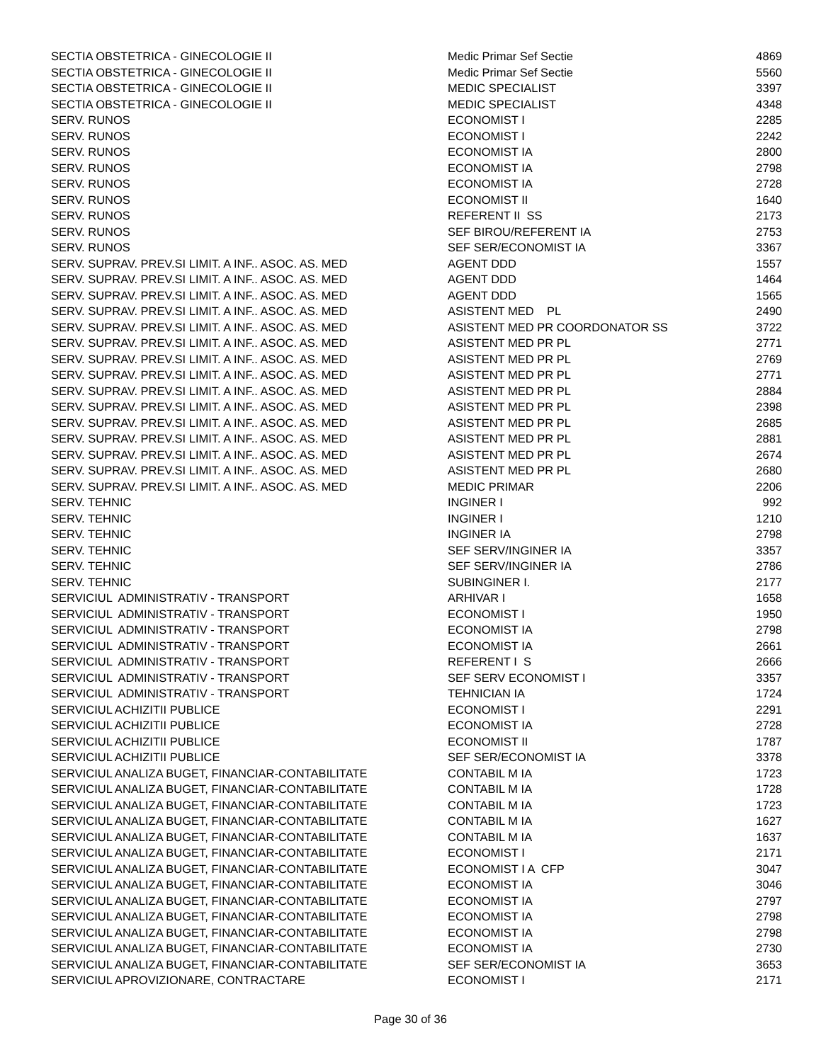| SECTIA OBSTETRICA - GINECOLOGIE II | Medic Primar Sef Sectie | 4869 |
| SECTIA OBSTETRICA - GINECOLOGIE II | Medic Primar Sef Sectie | 5560 |
| SECTIA OBSTETRICA - GINECOLOGIE II | MEDIC SPECIALIST | 3397 |
| SECTIA OBSTETRICA - GINECOLOGIE II | MEDIC SPECIALIST | 4348 |
| SERV. RUNOS | ECONOMIST I | 2285 |
| SERV. RUNOS | ECONOMIST I | 2242 |
| SERV. RUNOS | ECONOMIST IA | 2800 |
| SERV. RUNOS | ECONOMIST IA | 2798 |
| SERV. RUNOS | ECONOMIST IA | 2728 |
| SERV. RUNOS | ECONOMIST II | 1640 |
| SERV. RUNOS | REFERENT II SS | 2173 |
| SERV. RUNOS | SEF BIROU/REFERENT IA | 2753 |
| SERV. RUNOS | SEF SER/ECONOMIST IA | 3367 |
| SERV. SUPRAV. PREV.SI LIMIT. A INF.. ASOC. AS. MED | AGENT DDD | 1557 |
| SERV. SUPRAV. PREV.SI LIMIT. A INF.. ASOC. AS. MED | AGENT DDD | 1464 |
| SERV. SUPRAV. PREV.SI LIMIT. A INF.. ASOC. AS. MED | AGENT DDD | 1565 |
| SERV. SUPRAV. PREV.SI LIMIT. A INF.. ASOC. AS. MED | ASISTENT MED PL | 2490 |
| SERV. SUPRAV. PREV.SI LIMIT. A INF.. ASOC. AS. MED | ASISTENT MED PR COORDONATOR SS | 3722 |
| SERV. SUPRAV. PREV.SI LIMIT. A INF.. ASOC. AS. MED | ASISTENT MED PR PL | 2771 |
| SERV. SUPRAV. PREV.SI LIMIT. A INF.. ASOC. AS. MED | ASISTENT MED PR PL | 2769 |
| SERV. SUPRAV. PREV.SI LIMIT. A INF.. ASOC. AS. MED | ASISTENT MED PR PL | 2771 |
| SERV. SUPRAV. PREV.SI LIMIT. A INF.. ASOC. AS. MED | ASISTENT MED PR PL | 2884 |
| SERV. SUPRAV. PREV.SI LIMIT. A INF.. ASOC. AS. MED | ASISTENT MED PR PL | 2398 |
| SERV. SUPRAV. PREV.SI LIMIT. A INF.. ASOC. AS. MED | ASISTENT MED PR PL | 2685 |
| SERV. SUPRAV. PREV.SI LIMIT. A INF.. ASOC. AS. MED | ASISTENT MED PR PL | 2881 |
| SERV. SUPRAV. PREV.SI LIMIT. A INF.. ASOC. AS. MED | ASISTENT MED PR PL | 2674 |
| SERV. SUPRAV. PREV.SI LIMIT. A INF.. ASOC. AS. MED | ASISTENT MED PR PL | 2680 |
| SERV. SUPRAV. PREV.SI LIMIT. A INF.. ASOC. AS. MED | MEDIC PRIMAR | 2206 |
| SERV. TEHNIC | INGINER I | 992 |
| SERV. TEHNIC | INGINER I | 1210 |
| SERV. TEHNIC | INGINER IA | 2798 |
| SERV. TEHNIC | SEF SERV/INGINER IA | 3357 |
| SERV. TEHNIC | SEF SERV/INGINER IA | 2786 |
| SERV. TEHNIC | SUBINGINER I. | 2177 |
| SERVICIUL ADMINISTRATIV - TRANSPORT | ARHIVAR I | 1658 |
| SERVICIUL ADMINISTRATIV - TRANSPORT | ECONOMIST I | 1950 |
| SERVICIUL ADMINISTRATIV - TRANSPORT | ECONOMIST IA | 2798 |
| SERVICIUL ADMINISTRATIV - TRANSPORT | ECONOMIST IA | 2661 |
| SERVICIUL ADMINISTRATIV - TRANSPORT | REFERENT I S | 2666 |
| SERVICIUL ADMINISTRATIV - TRANSPORT | SEF SERV ECONOMIST I | 3357 |
| SERVICIUL ADMINISTRATIV - TRANSPORT | TEHNICIAN IA | 1724 |
| SERVICIUL ACHIZITII PUBLICE | ECONOMIST I | 2291 |
| SERVICIUL ACHIZITII PUBLICE | ECONOMIST IA | 2728 |
| SERVICIUL ACHIZITII PUBLICE | ECONOMIST II | 1787 |
| SERVICIUL ACHIZITII PUBLICE | SEF SER/ECONOMIST IA | 3378 |
| SERVICIUL ANALIZA BUGET, FINANCIAR-CONTABILITATE | CONTABIL M IA | 1723 |
| SERVICIUL ANALIZA BUGET, FINANCIAR-CONTABILITATE | CONTABIL M IA | 1728 |
| SERVICIUL ANALIZA BUGET, FINANCIAR-CONTABILITATE | CONTABIL M IA | 1723 |
| SERVICIUL ANALIZA BUGET, FINANCIAR-CONTABILITATE | CONTABIL M IA | 1627 |
| SERVICIUL ANALIZA BUGET, FINANCIAR-CONTABILITATE | CONTABIL M IA | 1637 |
| SERVICIUL ANALIZA BUGET, FINANCIAR-CONTABILITATE | ECONOMIST I | 2171 |
| SERVICIUL ANALIZA BUGET, FINANCIAR-CONTABILITATE | ECONOMIST I A CFP | 3047 |
| SERVICIUL ANALIZA BUGET, FINANCIAR-CONTABILITATE | ECONOMIST IA | 3046 |
| SERVICIUL ANALIZA BUGET, FINANCIAR-CONTABILITATE | ECONOMIST IA | 2797 |
| SERVICIUL ANALIZA BUGET, FINANCIAR-CONTABILITATE | ECONOMIST IA | 2798 |
| SERVICIUL ANALIZA BUGET, FINANCIAR-CONTABILITATE | ECONOMIST IA | 2798 |
| SERVICIUL ANALIZA BUGET, FINANCIAR-CONTABILITATE | ECONOMIST IA | 2730 |
| SERVICIUL ANALIZA BUGET, FINANCIAR-CONTABILITATE | SEF SER/ECONOMIST IA | 3653 |
| SERVICIUL APROVIZIONARE, CONTRACTARE | ECONOMIST I | 2171 |
Page 30 of 36